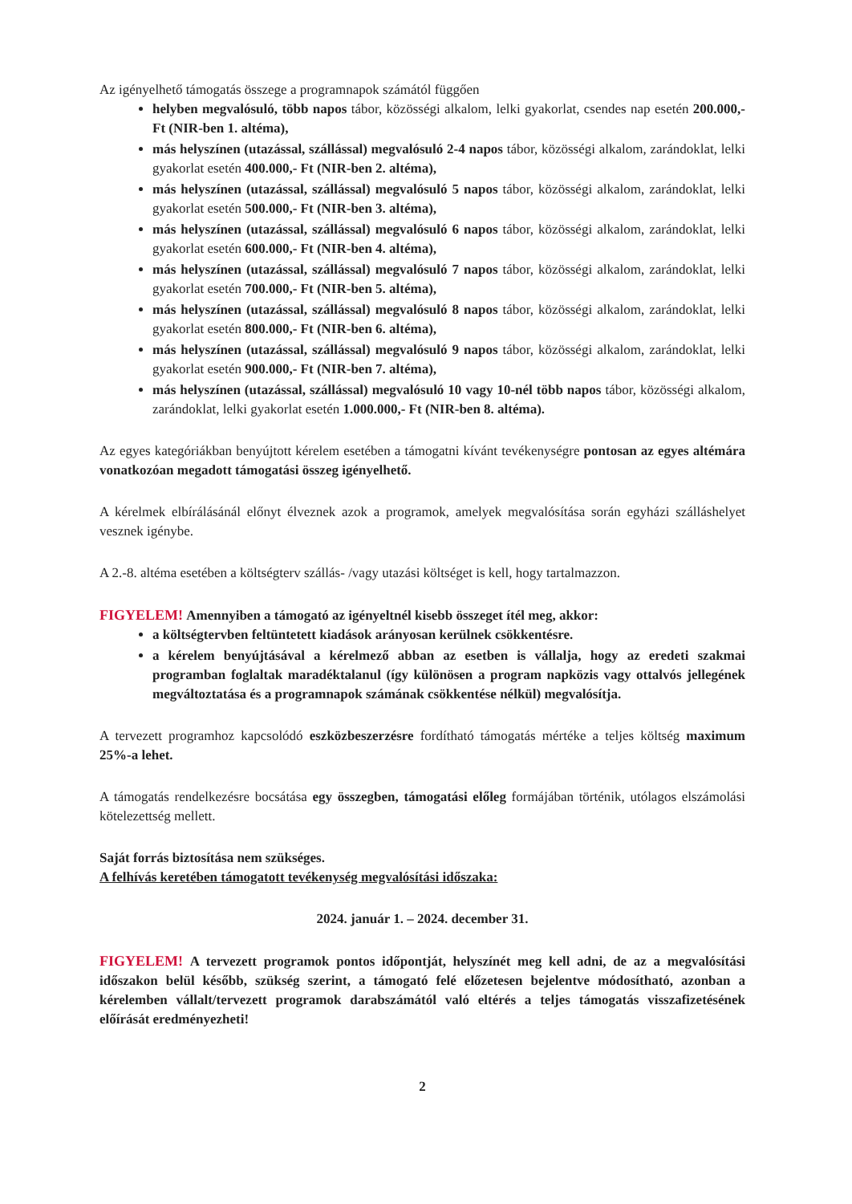Az igényelhető támogatás összege a programnapok számától függően
helyben megvalósuló, több napos tábor, közösségi alkalom, lelki gyakorlat, csendes nap esetén 200.000,- Ft (NIR-ben 1. altéma),
más helyszínen (utazással, szállással) megvalósuló 2-4 napos tábor, közösségi alkalom, zarándoklat, lelki gyakorlat esetén 400.000,- Ft (NIR-ben 2. altéma),
más helyszínen (utazással, szállással) megvalósuló 5 napos tábor, közösségi alkalom, zarándoklat, lelki gyakorlat esetén 500.000,- Ft (NIR-ben 3. altéma),
más helyszínen (utazással, szállással) megvalósuló 6 napos tábor, közösségi alkalom, zarándoklat, lelki gyakorlat esetén 600.000,- Ft (NIR-ben 4. altéma),
más helyszínen (utazással, szállással) megvalósuló 7 napos tábor, közösségi alkalom, zarándoklat, lelki gyakorlat esetén 700.000,- Ft (NIR-ben 5. altéma),
más helyszínen (utazással, szállással) megvalósuló 8 napos tábor, közösségi alkalom, zarándoklat, lelki gyakorlat esetén 800.000,- Ft (NIR-ben 6. altéma),
más helyszínen (utazással, szállással) megvalósuló 9 napos tábor, közösségi alkalom, zarándoklat, lelki gyakorlat esetén 900.000,- Ft (NIR-ben 7. altéma),
más helyszínen (utazással, szállással) megvalósuló 10 vagy 10-nél több napos tábor, közösségi alkalom, zarándoklat, lelki gyakorlat esetén 1.000.000,- Ft (NIR-ben 8. altéma).
Az egyes kategóriákban benyújtott kérelem esetében a támogatni kívánt tevékenységre pontosan az egyes altémára vonatkozóan megadott támogatási összeg igényelhető.
A kérelmek elbírálásánál előnyt élveznek azok a programok, amelyek megvalósítása során egyházi szálláshelyet vesznek igénybe.
A 2.-8. altéma esetében a költségterv szállás- /vagy utazási költséget is kell, hogy tartalmazzon.
FIGYELEM! Amennyiben a támogató az igényeltnél kisebb összeget ítél meg, akkor:
a költségtervben feltüntetett kiadások arányosan kerülnek csökkentésre.
a kérelem benyújtásával a kérelmező abban az esetben is vállalja, hogy az eredeti szakmai programban foglaltak maradéktalanul (így különösen a program napközis vagy ottalvós jellegének megváltoztatása és a programnapok számának csökkentése nélkül) megvalósítja.
A tervezett programhoz kapcsolódó eszközbeszerzésre fordítható támogatás mértéke a teljes költség maximum 25%-a lehet.
A támogatás rendelkezésre bocsátása egy összegben, támogatási előleg formájában történik, utólagos elszámolási kötelezettség mellett.
Saját forrás biztosítása nem szükséges.
A felhívás keretében támogatott tevékenység megvalósítási időszaka:
2024. január 1. – 2024. december 31.
FIGYELEM! A tervezett programok pontos időpontját, helyszínét meg kell adni, de az a megvalósítási időszakon belül később, szükség szerint, a támogató felé előzetesen bejelentve módosítható, azonban a kérelemben vállalt/tervezett programok darabszámától való eltérés a teljes támogatás visszafizetésének előírását eredményezheti!
2